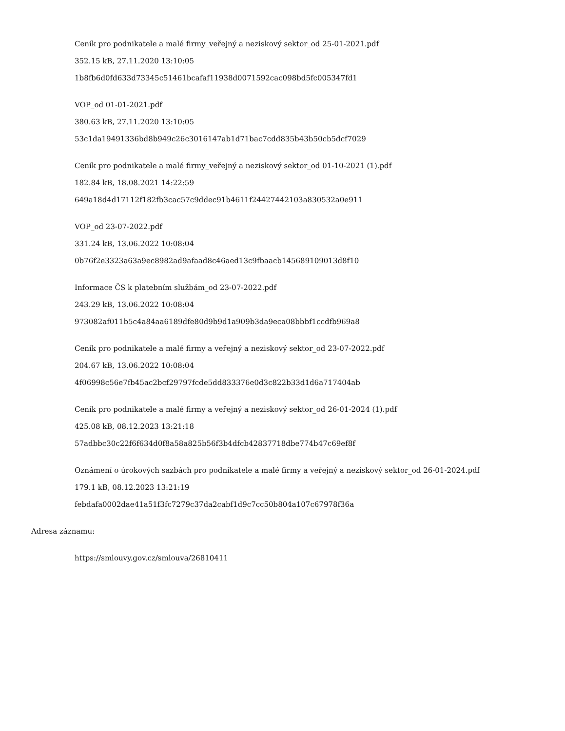Ceník pro podnikatele a malé firmy_veřejný a neziskový sektor_od 25-01-2021.pdf
352.15 kB, 27.11.2020 13:10:05
1b8fb6d0fd633d73345c51461bcafaf11938d0071592cac098bd5fc005347fd1
VOP_od 01-01-2021.pdf
380.63 kB, 27.11.2020 13:10:05
53c1da19491336bd8b949c26c3016147ab1d71bac7cdd835b43b50cb5dcf7029
Ceník pro podnikatele a malé firmy_veřejný a neziskový sektor_od 01-10-2021 (1).pdf
182.84 kB, 18.08.2021 14:22:59
649a18d4d17112f182fb3cac57c9ddec91b4611f24427442103a830532a0e911
VOP_od 23-07-2022.pdf
331.24 kB, 13.06.2022 10:08:04
0b76f2e3323a63a9ec8982ad9afaad8c46aed13c9fbaacb145689109013d8f10
Informace ČS k platebním službám_od 23-07-2022.pdf
243.29 kB, 13.06.2022 10:08:04
973082af011b5c4a84aa6189dfe80d9b9d1a909b3da9eca08bbbf1ccdfb969a8
Ceník pro podnikatele a malé firmy a veřejný a neziskový sektor_od 23-07-2022.pdf
204.67 kB, 13.06.2022 10:08:04
4f06998c56e7fb45ac2bcf29797fcde5dd833376e0d3c822b33d1d6a717404ab
Ceník pro podnikatele a malé firmy a veřejný a neziskový sektor_od 26-01-2024 (1).pdf
425.08 kB, 08.12.2023 13:21:18
57adbbc30c22f6f634d0f8a58a825b56f3b4dfcb42837718dbe774b47c69ef8f
Oznámení o úrokových sazbách pro podnikatele a malé firmy a veřejný a neziskový sektor_od 26-01-2024.pdf
179.1 kB, 08.12.2023 13:21:19
febdafa0002dae41a51f3fc7279c37da2cabf1d9c7cc50b804a107c67978f36a
Adresa záznamu:
https://smlouvy.gov.cz/smlouva/26810411